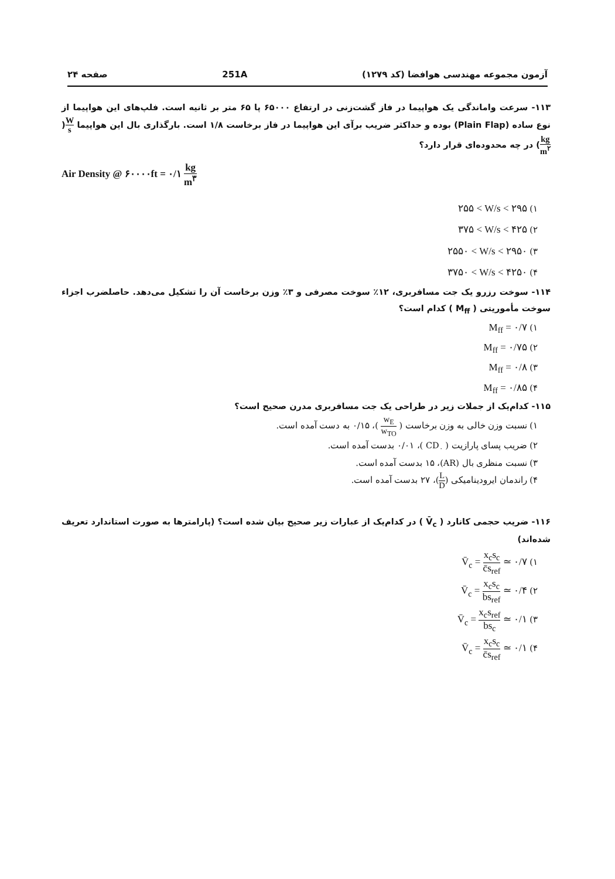آزمون مجموعه مهندسی هوافضا (کد ۱۲۷۹)
251A صفحه ۲۴
۱۱۳- سرعت واماندگی یک هواپیما در فاز گشت‌زنی در ارتفاع ۶۵۰۰۰ پا ۶۵ متر بر ثانیه است. فلپ‌های این هواپیما از نوع ساده (Plain Flap) بوده و حداکثر ضریب برآی این هواپیما در فاز برخاست ۱/۸ است. بارگذاری بال این هواپیما W s(kg m<sup>۲</sup>) در چه محدوده‌ای قرار دارد؟
Air Density @ ۶۰۰۰۰ft = ۰/۱ kg m<sup>۳</sup>
۱) ۲۵۵ < W/s < ۲۹۵
۲) ۳۷۵ < W/s < ۴۲۵
۳) ۲۵۵۰ < W/s < ۲۹۵۰
۴) ۳۷۵۰ < W/s < ۴۲۵۰
۱۱۴- سوخت رزرو یک جت مسافربری، ۱۲٪ سوخت مصرفی و ۳٪ وزن برخاست آن را تشکیل می‌دهد. حاصلضرب اجزاء سوخت مأموریتی ( M<sub>ff</sub> ) کدام است؟
۱) M<sub>ff</sub> = ۰/۷
۲) M<sub>ff</sub> = ۰/۷۵
۳) M<sub>ff</sub> = ۰/۸
۴) M<sub>ff</sub> = ۰/۸۵
۱۱۵- کدام‌یک از جملات زیر در طراحی یک جت مسافربری مدرن صحیح است؟
۱) نسبت وزن خالی به وزن برخاست ( w<sub>E</sub> w<sub>TO</sub> )، ۰/۱۵ به دست آمده است.
۲) ضریب پسای پارازیت ( CD<sub>۰</sub> )، ۰/۰۱ بدست آمده است.
۳) نسبت منظری بال (AR)، ۱۵ بدست آمده است.
۴) راندمان ایرودینامیکی (L D)، ۲۷ بدست آمده است.
۱۱۶- ضریب حجمی کانارد ( V̄<sub>c</sub> ) در کدام‌یک از عبارات زیر صحیح بیان شده است؟ (پارامترها به صورت استاندارد تعریف شده‌اند)
۱) V̄<sub>c</sub> = x<sub>c</sub>s<sub>c</sub> c̄s<sub>ref</sub> ≃ ۰/۷
۲) V̄<sub>c</sub> = x<sub>c</sub>s<sub>c</sub> bs<sub>ref</sub> ≃ ۰/۴
۳) V̄<sub>c</sub> = x<sub>c</sub>s<sub>ref</sub> bs<sub>c</sub> ≃ ۰/۱
۴) V̄<sub>c</sub> = x<sub>c</sub>s<sub>c</sub> c̄s<sub>ref</sub> ≃ ۰/۱